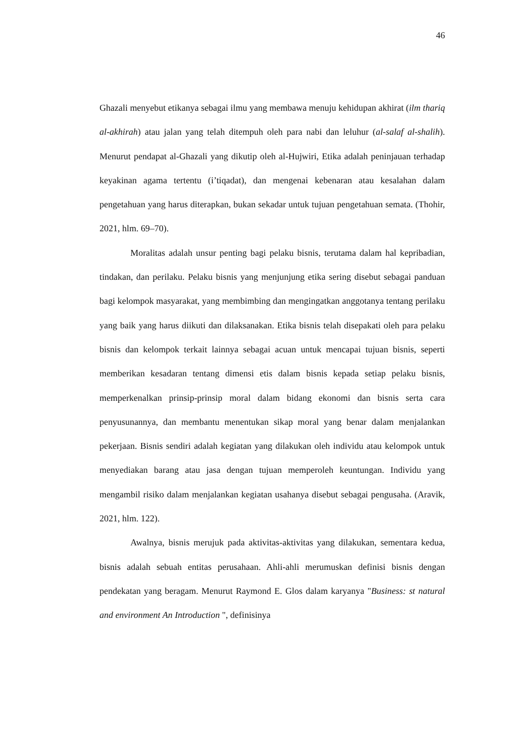46
Ghazali menyebut etikanya sebagai ilmu yang membawa menuju kehidupan akhirat (ilm thariq al-akhirah) atau jalan yang telah ditempuh oleh para nabi dan leluhur (al-salaf al-shalih). Menurut pendapat al-Ghazali yang dikutip oleh al-Hujwiri, Etika adalah peninjauan terhadap keyakinan agama tertentu (i’tiqadat), dan mengenai kebenaran atau kesalahan dalam pengetahuan yang harus diterapkan, bukan sekadar untuk tujuan pengetahuan semata. (Thohir, 2021, hlm. 69–70).
Moralitas adalah unsur penting bagi pelaku bisnis, terutama dalam hal kepribadian, tindakan, dan perilaku. Pelaku bisnis yang menjunjung etika sering disebut sebagai panduan bagi kelompok masyarakat, yang membimbing dan mengingatkan anggotanya tentang perilaku yang baik yang harus diikuti dan dilaksanakan. Etika bisnis telah disepakati oleh para pelaku bisnis dan kelompok terkait lainnya sebagai acuan untuk mencapai tujuan bisnis, seperti memberikan kesadaran tentang dimensi etis dalam bisnis kepada setiap pelaku bisnis, memperkenalkan prinsip-prinsip moral dalam bidang ekonomi dan bisnis serta cara penyusunannya, dan membantu menentukan sikap moral yang benar dalam menjalankan pekerjaan. Bisnis sendiri adalah kegiatan yang dilakukan oleh individu atau kelompok untuk menyediakan barang atau jasa dengan tujuan memperoleh keuntungan. Individu yang mengambil risiko dalam menjalankan kegiatan usahanya disebut sebagai pengusaha. (Aravik, 2021, hlm. 122).
Awalnya, bisnis merujuk pada aktivitas-aktivitas yang dilakukan, sementara kedua, bisnis adalah sebuah entitas perusahaan. Ahli-ahli merumuskan definisi bisnis dengan pendekatan yang beragam. Menurut Raymond E. Glos dalam karyanya "Business: st natural and environment An Introduction ", definisinya